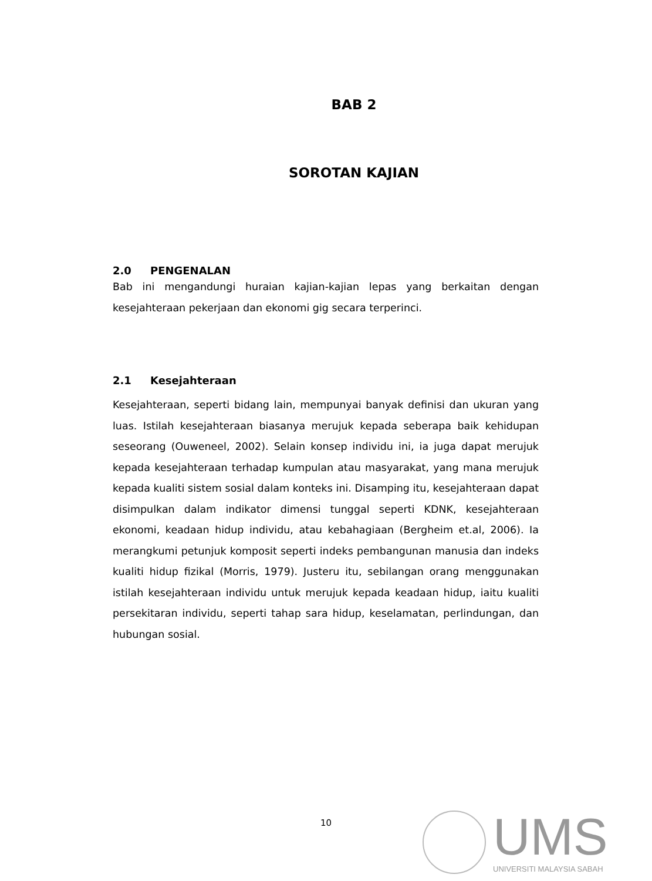BAB 2
SOROTAN KAJIAN
2.0 PENGENALAN
Bab ini mengandungi huraian kajian-kajian lepas yang berkaitan dengan kesejahteraan pekerjaan dan ekonomi gig secara terperinci.
2.1 Kesejahteraan
Kesejahteraan, seperti bidang lain, mempunyai banyak definisi dan ukuran yang luas. Istilah kesejahteraan biasanya merujuk kepada seberapa baik kehidupan seseorang (Ouweneel, 2002). Selain konsep individu ini, ia juga dapat merujuk kepada kesejahteraan terhadap kumpulan atau masyarakat, yang mana merujuk kepada kualiti sistem sosial dalam konteks ini. Disamping itu, kesejahteraan dapat disimpulkan dalam indikator dimensi tunggal seperti KDNK, kesejahteraan ekonomi, keadaan hidup individu, atau kebahagiaan (Bergheim et.al, 2006). Ia merangkumi petunjuk komposit seperti indeks pembangunan manusia dan indeks kualiti hidup fizikal (Morris, 1979). Justeru itu, sebilangan orang menggunakan istilah kesejahteraan individu untuk merujuk kepada keadaan hidup, iaitu kualiti persekitaran individu, seperti tahap sara hidup, keselamatan, perlindungan, dan hubungan sosial.
10
UMS
UNIVERSITI MALAYSIA SABAH